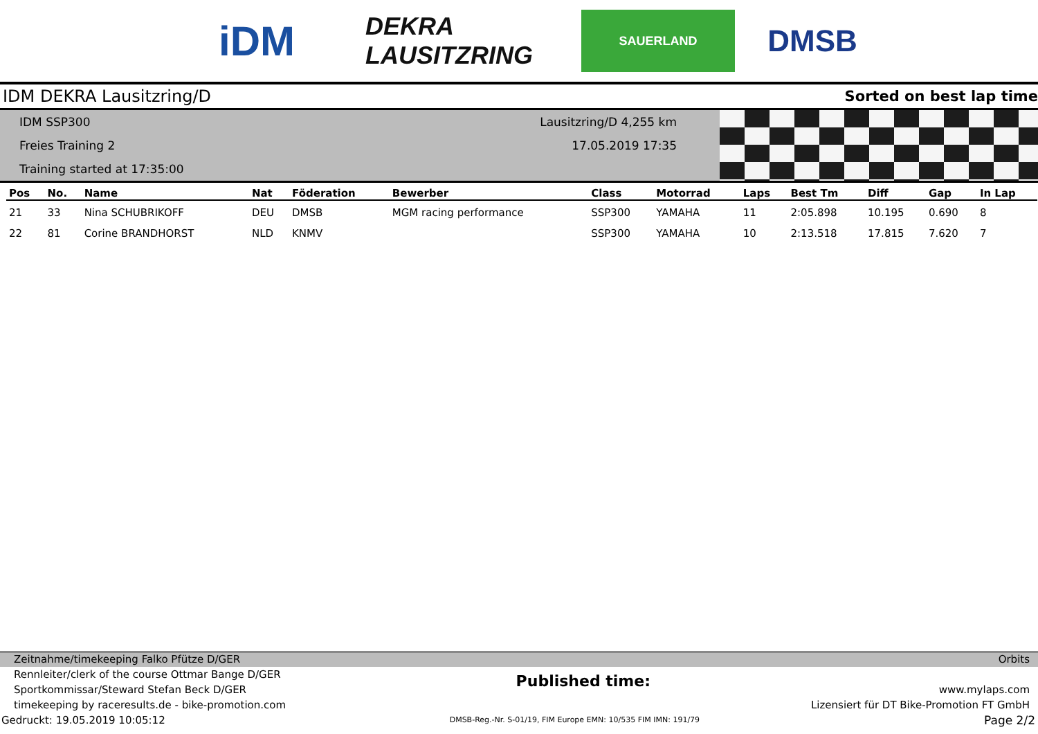iDM
DEKRA LAUSITZRING
SAUERLAND
DMSB
IDM DEKRA Lausitzring/D Sorted on best lap time
IDM SSP300
Freies Training 2
Training started at 17:35:00
Lausitzring/D 4,255 km
17.05.2019 17:35
| Pos | No. | Name | Nat | Föderation | Bewerber | Class | Motorrad | Laps | Best Tm | Diff | Gap | In Lap |
| --- | --- | --- | --- | --- | --- | --- | --- | --- | --- | --- | --- | --- |
| 21 | 33 | Nina SCHUBRIKOFF | DEU | DMSB | MGM racing performance | SSP300 | YAMAHA | 11 | 2:05.898 | 10.195 | 0.690 | 8 |
| 22 | 81 | Corine BRANDHORST | NLD | KNMV | | SSP300 | YAMAHA | 10 | 2:13.518 | 17.815 | 7.620 | 7 |
Zeitnahme/timekeeping Falko Pfütze D/GER Orbits
Rennleiter/clerk of the course Ottmar Bange D/GER
Sportkommissar/Steward Stefan Beck D/GER
timekeeping by raceresults.de - bike-promotion.com
Published time:
www.mylaps.com
Lizensiert für DT Bike-Promotion FT GmbH
Gedruckt: 19.05.2019 10:05:12 DMSB-Reg.-Nr. S-01/19, FIM Europe EMN: 10/535 FIM IMN: 191/79 Page 2/2